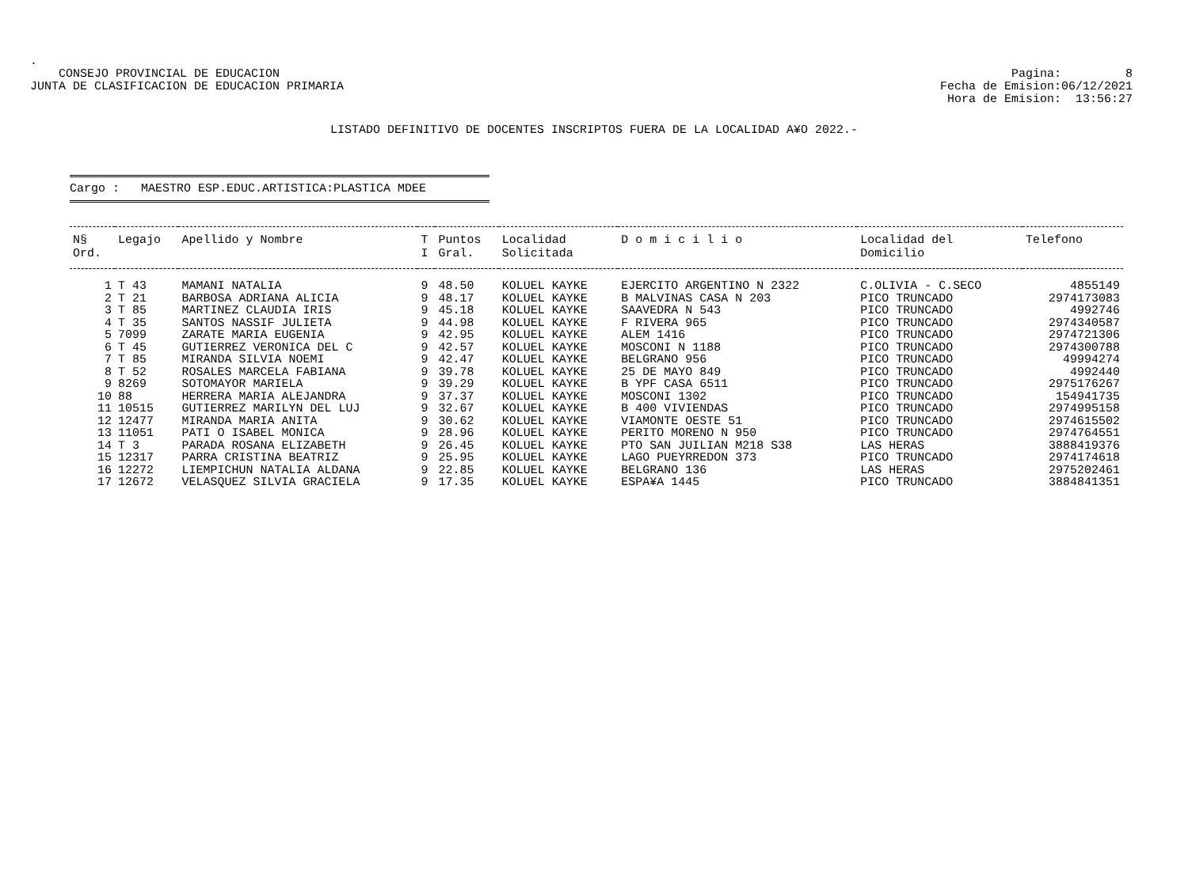.
CONSEJO PROVINCIAL DE EDUCACION
JUNTA DE CLASIFICACION DE EDUCACION PRIMARIA
Pagina: 8
Fecha de Emision:06/12/2021
Hora de Emision: 13:56:27
LISTADO DEFINITIVO DE DOCENTES INSCRIPTOS FUERA DE LA LOCALIDAD A¥O 2022.-
Cargo : MAESTRO ESP.EDUC.ARTISTICA:PLASTICA MDEE
| N§ Ord. | Legajo | Apellido y Nombre | T I | Puntos Gral. | Localidad Solicitada | D o m i c i l i o | Localidad del Domicilio | Telefono |
| --- | --- | --- | --- | --- | --- | --- | --- | --- |
| 1 | T 43 | MAMANI NATALIA | 9 | 48.50 | KOLUEL KAYKE | EJERCITO ARGENTINO N 2322 | C.OLIVIA - C.SECO | 4855149 |
| 2 | T 21 | BARBOSA ADRIANA ALICIA | 9 | 48.17 | KOLUEL KAYKE | B MALVINAS CASA N 203 | PICO TRUNCADO | 2974173083 |
| 3 | T 85 | MARTINEZ CLAUDIA IRIS | 9 | 45.18 | KOLUEL KAYKE | SAAVEDRA N 543 | PICO TRUNCADO | 4992746 |
| 4 | T 35 | SANTOS NASSIF JULIETA | 9 | 44.98 | KOLUEL KAYKE | F RIVERA 965 | PICO TRUNCADO | 2974340587 |
| 5 | 7099 | ZARATE MARIA EUGENIA | 9 | 42.95 | KOLUEL KAYKE | ALEM 1416 | PICO TRUNCADO | 2974721306 |
| 6 | T 45 | GUTIERREZ VERONICA DEL C | 9 | 42.57 | KOLUEL KAYKE | MOSCONI N 1188 | PICO TRUNCADO | 2974300788 |
| 7 | T 85 | MIRANDA SILVIA NOEMI | 9 | 42.47 | KOLUEL KAYKE | BELGRANO 956 | PICO TRUNCADO | 49994274 |
| 8 | T 52 | ROSALES MARCELA FABIANA | 9 | 39.78 | KOLUEL KAYKE | 25 DE MAYO 849 | PICO TRUNCADO | 4992440 |
| 9 | 8269 | SOTOMAYOR MARIELA | 9 | 39.29 | KOLUEL KAYKE | B YPF CASA 6511 | PICO TRUNCADO | 2975176267 |
| 10 | 88 | HERRERA MARIA ALEJANDRA | 9 | 37.37 | KOLUEL KAYKE | MOSCONI 1302 | PICO TRUNCADO | 154941735 |
| 11 | 10515 | GUTIERREZ MARILYN DEL LUJ | 9 | 32.67 | KOLUEL KAYKE | B 400 VIVIENDAS | PICO TRUNCADO | 2974995158 |
| 12 | 12477 | MIRANDA MARIA ANITA | 9 | 30.62 | KOLUEL KAYKE | VIAMONTE OESTE 51 | PICO TRUNCADO | 2974615502 |
| 13 | 11051 | PATI O ISABEL MONICA | 9 | 28.96 | KOLUEL KAYKE | PERITO MORENO N 950 | PICO TRUNCADO | 2974764551 |
| 14 | T 3 | PARADA ROSANA ELIZABETH | 9 | 26.45 | KOLUEL KAYKE | PTO SAN JUILIAN M218 S38 | LAS HERAS | 3888419376 |
| 15 | 12317 | PARRA CRISTINA BEATRIZ | 9 | 25.95 | KOLUEL KAYKE | LAGO PUEYRREDON 373 | PICO TRUNCADO | 2974174618 |
| 16 | 12272 | LIEMPICHUN NATALIA ALDANA | 9 | 22.85 | KOLUEL KAYKE | BELGRANO 136 | LAS HERAS | 2975202461 |
| 17 | 12672 | VELASQUEZ SILVIA GRACIELA | 9 | 17.35 | KOLUEL KAYKE | ESPA¥A 1445 | PICO TRUNCADO | 3884841351 |